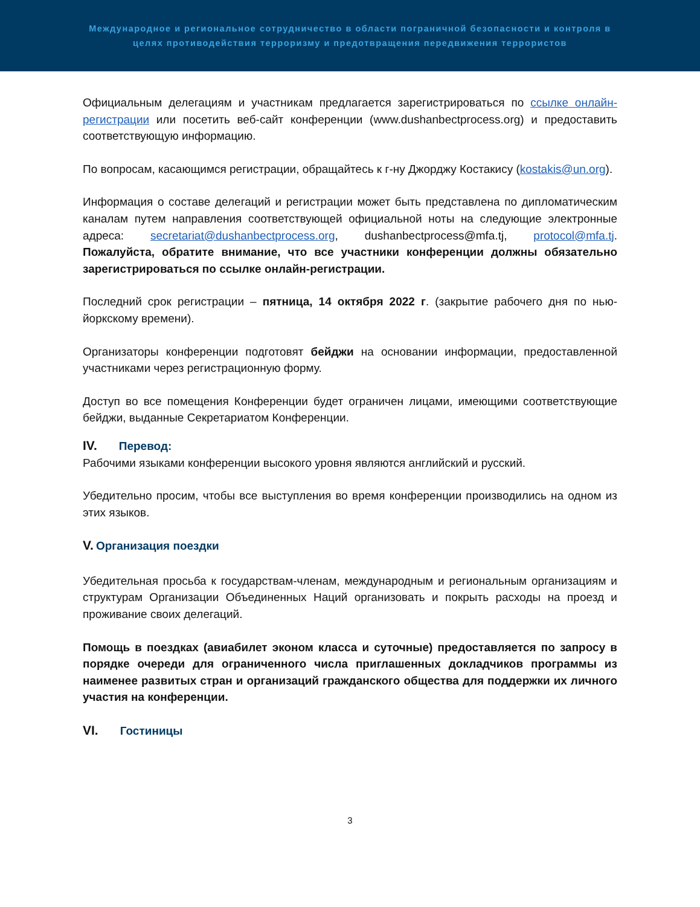Международное и региональное сотрудничество в области пограничной безопасности и контроля в целях противодействия терроризму и предотвращения передвижения террористов
Официальным делегациям и участникам предлагается зарегистрироваться по ссылке онлайн-регистрации или посетить веб-сайт конференции (www.dushanbectprocess.org) и предоставить соответствующую информацию.
По вопросам, касающимся регистрации, обращайтесь к г-ну Джорджу Костакису (kostakis@un.org).
Информация о составе делегаций и регистрации может быть представлена по дипломатическим каналам путем направления соответствующей официальной ноты на следующие электронные адреса: secretariat@dushanbectprocess.org, dushanbectprocess@mfa.tj, protocol@mfa.tj. Пожалуйста, обратите внимание, что все участники конференции должны обязательно зарегистрироваться по ссылке онлайн-регистрации.
Последний срок регистрации – пятница, 14 октября 2022 г. (закрытие рабочего дня по нью-йоркскому времени).
Организаторы конференции подготовят бейджи на основании информации, предоставленной участниками через регистрационную форму.
Доступ во все помещения Конференции будет ограничен лицами, имеющими соответствующие бейджи, выданные Секретариатом Конференции.
IV. Перевод:
Рабочими языками конференции высокого уровня являются английский и русский.
Убедительно просим, чтобы все выступления во время конференции производились на одном из этих языков.
V. Организация поездки
Убедительная просьба к государствам-членам, международным и региональным организациям и структурам Организации Объединенных Наций организовать и покрыть расходы на проезд и проживание своих делегаций.
Помощь в поездках (авиабилет эконом класса и суточные) предоставляется по запросу в порядке очереди для ограниченного числа приглашенных докладчиков программы из наименее развитых стран и организаций гражданского общества для поддержки их личного участия на конференции.
VI. Гостиницы
3